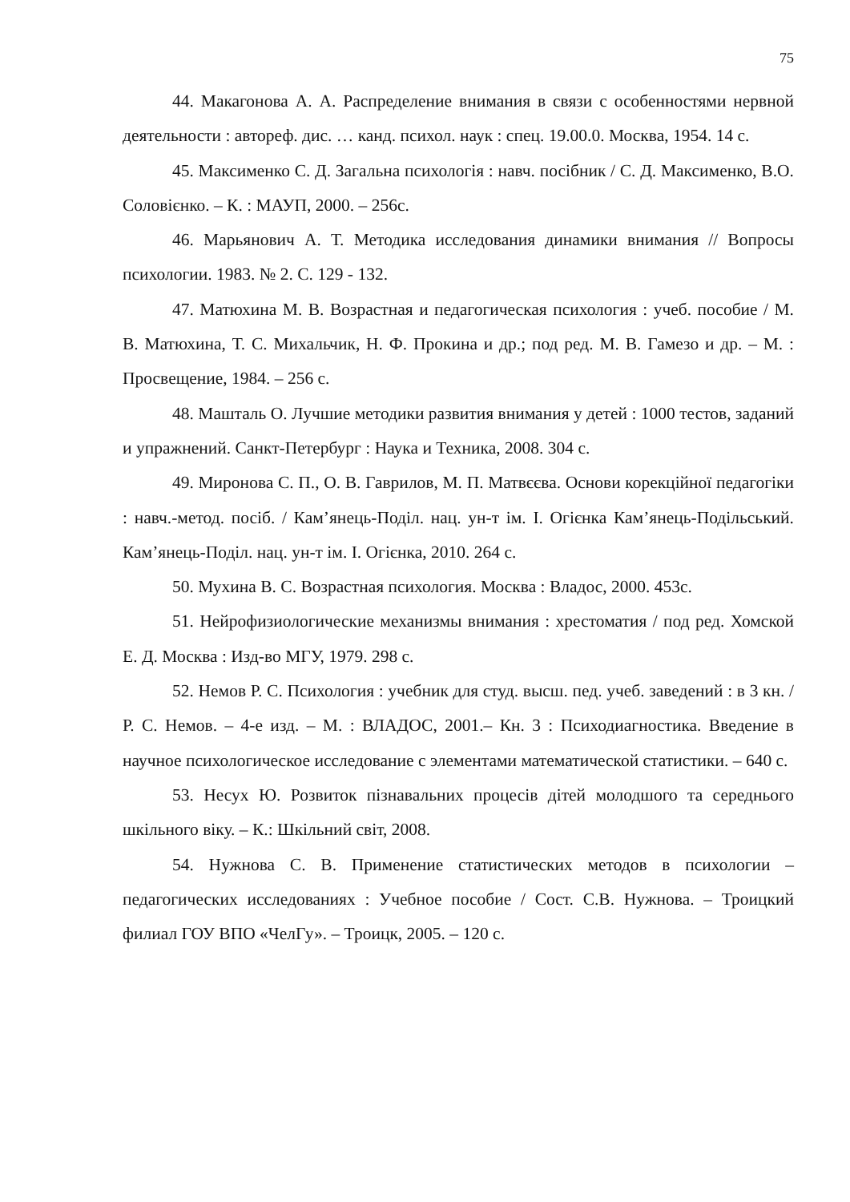75
44. Макагонова А. А. Распределение внимания в связи с особенностями нервной деятельности : автореф. дис. … канд. психол. наук : спец. 19.00.0. Москва, 1954. 14 с.
45. Максименко С. Д. Загальна психологія : навч. посібник / С. Д. Максименко, В.О. Соловієнко. – К. : МАУП, 2000. – 256с.
46. Марьянович А. Т. Методика исследования динамики внимания // Вопросы психологии. 1983. № 2. С. 129 - 132.
47. Матюхина М. В. Возрастная и педагогическая психология : учеб. пособие / М. В. Матюхина, Т. С. Михальчик, Н. Ф. Прокина и др.; под ред. М. В. Гамезо и др. – М. : Просвещение, 1984. – 256 с.
48. Машталь О. Лучшие методики развития внимания у детей : 1000 тестов, заданий и упражнений. Санкт-Петербург : Наука и Техника, 2008. 304 с.
49. Миронова С. П., О. В. Гаврилов, М. П. Матвєєва. Основи корекційної педагогіки : навч.-метод. посіб. / Кам’янець-Поділ. нац. ун-т ім. І. Огієнка Кам’янець-Подільський. Кам’янець-Поділ. нац. ун-т ім. І. Огієнка, 2010. 264 с.
50. Мухина В. С. Возрастная психология. Москва : Владос, 2000. 453с.
51. Нейрофизиологические механизмы внимания : хрестоматия / под ред. Хомской Е. Д. Москва : Изд-во МГУ, 1979. 298 с.
52. Немов Р. С. Психология : учебник для студ. высш. пед. учеб. заведений : в 3 кн. / Р. С. Немов. – 4-е изд. – М. : ВЛАДОС, 2001.– Кн. 3 : Психодиагностика. Введение в научное психологическое исследование с элементами математической статистики. – 640 с.
53. Несух Ю. Розвиток пізнавальних процесів дітей молодшого та середнього шкільного віку. – К.: Шкільний світ, 2008.
54. Нужнова С. В. Применение статистических методов в психологии – педагогических исследованиях : Учебное пособие / Сост. С.В. Нужнова. – Троицкий филиал ГОУ ВПО «ЧелГу». – Троицк, 2005. – 120 с.